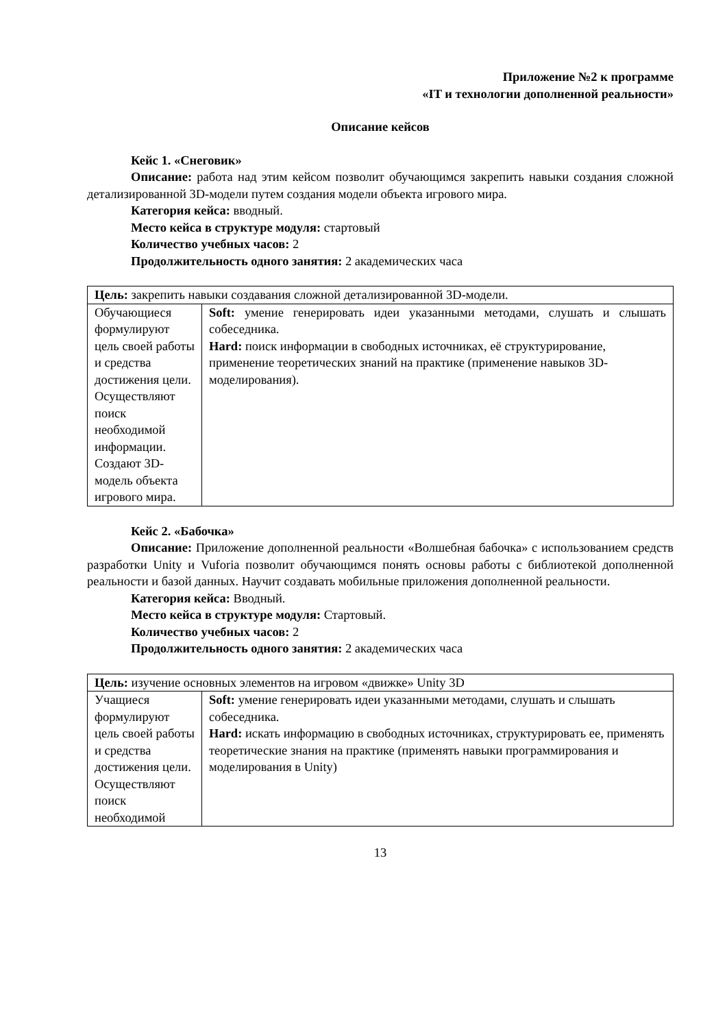Приложение №2 к программе
«IT и технологии дополненной реальности»
Описание кейсов
Кейс 1. «Снеговик»
Описание: работа над этим кейсом позволит обучающимся закрепить навыки создания сложной детализированной 3D-модели путем создания модели объекта игрового мира.
Категория кейса: вводный.
Место кейса в структуре модуля: стартовый
Количество учебных часов: 2
Продолжительность одного занятия: 2 академических часа
| Цель: закрепить навыки создавания сложной детализированной 3D-модели. | |
| Обучающиеся формулируют цель своей работы и средства достижения цели. Осуществляют поиск необходимой информации. Создают 3D-модель объекта игрового мира. | Soft: умение генерировать идеи указанными методами, слушать и слышать собеседника. Hard: поиск информации в свободных источниках, её структурирование, применение теоретических знаний на практике (применение навыков 3D-моделирования). |
Кейс 2. «Бабочка»
Описание: Приложение дополненной реальности «Волшебная бабочка» с использованием средств разработки Unity и Vuforia позволит обучающимся понять основы работы с библиотекой дополненной реальности и базой данных. Научит создавать мобильные приложения дополненной реальности.
Категория кейса: Вводный.
Место кейса в структуре модуля: Стартовый.
Количество учебных часов: 2
Продолжительность одного занятия: 2 академических часа
| Цель: изучение основных элементов на игровом «движке» Unity 3D | |
| Учащиеся формулируют цель своей работы и средства достижения цели. Осуществляют поиск необходимой | Soft: умение генерировать идеи указанными методами, слушать и слышать собеседника. Hard: искать информацию в свободных источниках, структурировать ее, применять теоретические знания на практике (применять навыки программирования и моделирования в Unity) |
13